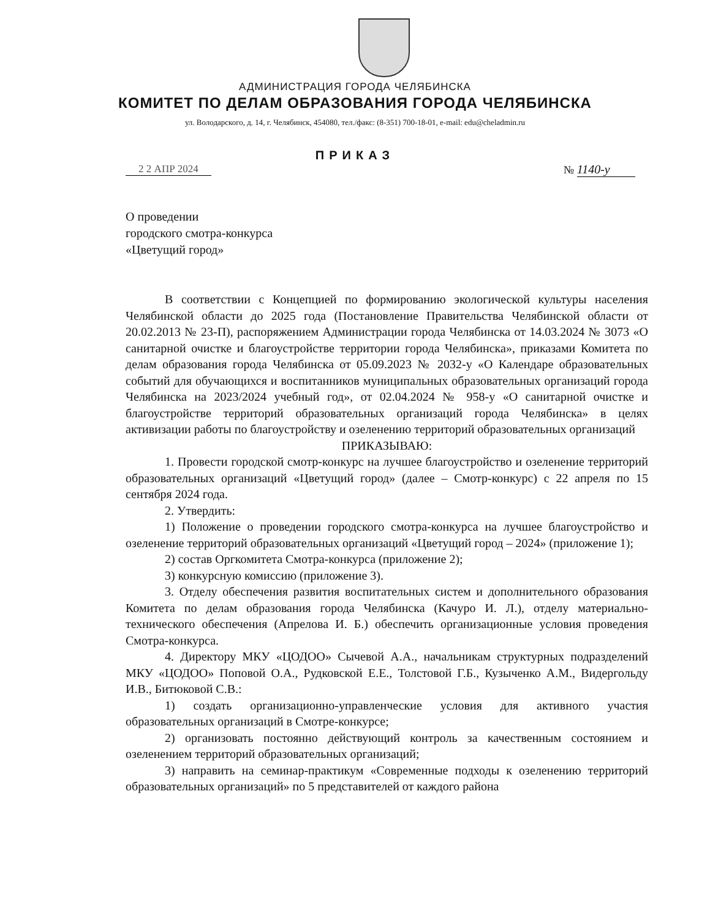АДМИНИСТРАЦИЯ ГОРОДА ЧЕЛЯБИНСКА
КОМИТЕТ ПО ДЕЛАМ ОБРАЗОВАНИЯ ГОРОДА ЧЕЛЯБИНСКА
ул. Володарского, д. 14, г. Челябинск, 454080, тел./факс: (8-351) 700-18-01, e-mail: edu@cheladmin.ru
ПРИКАЗ
2 2 АПР 2024 № 1140-у
О проведении
городского смотра-конкурса
«Цветущий город»
В соответствии с Концепцией по формированию экологической культуры населения Челябинской области до 2025 года (Постановление Правительства Челябинской области от 20.02.2013 № 23-П), распоряжением Администрации города Челябинска от 14.03.2024 № 3073 «О санитарной очистке и благоустройстве территории города Челябинска», приказами Комитета по делам образования города Челябинска от 05.09.2023 № 2032-у «О Календаре образовательных событий для обучающихся и воспитанников муниципальных образовательных организаций города Челябинска на 2023/2024 учебный год», от 02.04.2024 № 958-у «О санитарной очистке и благоустройстве территорий образовательных организаций города Челябинска» в целях активизации работы по благоустройству и озеленению территорий образовательных организаций
ПРИКАЗЫВАЮ:
1. Провести городской смотр-конкурс на лучшее благоустройство и озеленение территорий образовательных организаций «Цветущий город» (далее – Смотр-конкурс) с 22 апреля по 15 сентября 2024 года.
2. Утвердить:
1) Положение о проведении городского смотра-конкурса на лучшее благоустройство и озеленение территорий образовательных организаций «Цветущий город – 2024» (приложение 1);
2) состав Оргкомитета Смотра-конкурса (приложение 2);
3) конкурсную комиссию (приложение 3).
3. Отделу обеспечения развития воспитательных систем и дополнительного образования Комитета по делам образования города Челябинска (Качуро И. Л.), отделу материально-технического обеспечения (Апрелова И. Б.) обеспечить организационные условия проведения Смотра-конкурса.
4. Директору МКУ «ЦОДОО» Сычевой А.А., начальникам структурных подразделений МКУ «ЦОДОО» Поповой О.А., Рудковской Е.Е., Толстовой Г.Б., Кузыченко А.М., Видергольду И.В., Битюковой С.В.:
1) создать организационно-управленческие условия для активного участия образовательных организаций в Смотре-конкурсе;
2) организовать постоянно действующий контроль за качественным состоянием и озеленением территорий образовательных организаций;
3) направить на семинар-практикум «Современные подходы к озеленению территорий образовательных организаций» по 5 представителей от каждого района